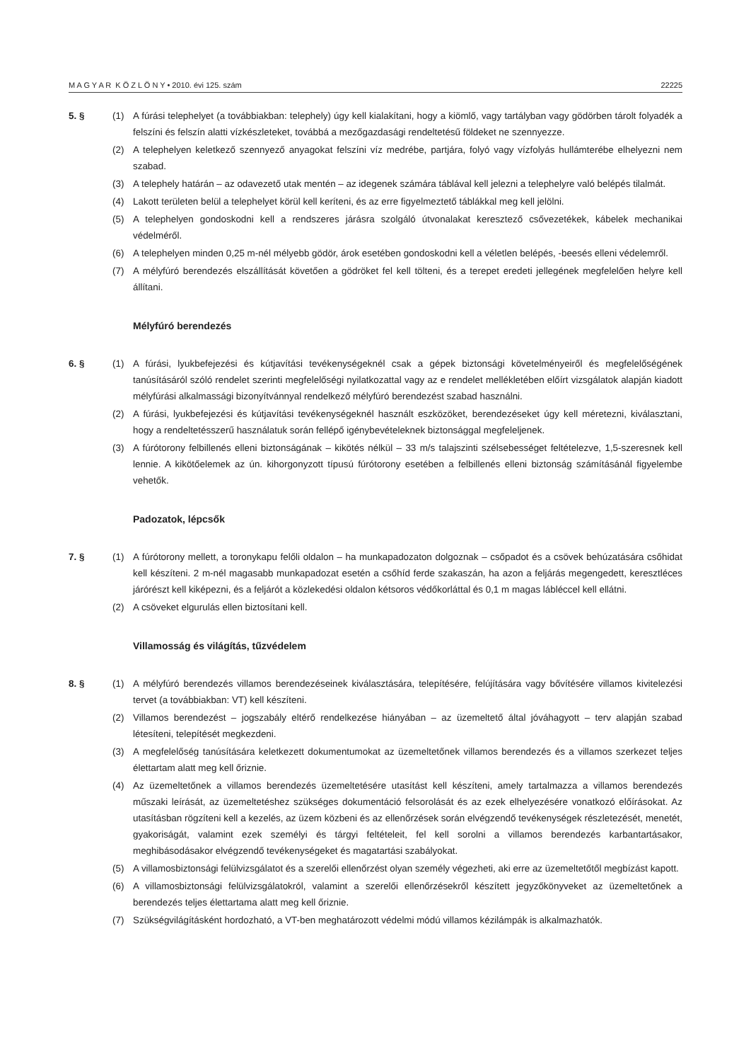M A G Y A R K Ö Z L Ö N Y • 2010. évi 125. szám 22225
5. § (1) A fúrási telephelyet (a továbbiakban: telephely) úgy kell kialakítani, hogy a kiömlő, vagy tartályban vagy gödörben tárolt folyadék a felszíni és felszín alatti vízkészleteket, továbbá a mezőgazdasági rendeltetésű földeket ne szennyezze.
(2) A telephelyen keletkező szennyező anyagokat felszíni víz medrébe, partjára, folyó vagy vízfolyás hullámterébe elhelyezni nem szabad.
(3) A telephely határán – az odavezető utak mentén – az idegenek számára táblával kell jelezni a telephelyre való belépés tilalmát.
(4) Lakott területen belül a telephelyet körül kell keríteni, és az erre figyelmeztető táblákkal meg kell jelölni.
(5) A telephelyen gondoskodni kell a rendszeres járásra szolgáló útvonalakat keresztező csővezetékek, kábelek mechanikai védelméről.
(6) A telephelyen minden 0,25 m-nél mélyebb gödör, árok esetében gondoskodni kell a véletlen belépés, -beesés elleni védelemről.
(7) A mélyfúró berendezés elszállítását követően a gödröket fel kell tölteni, és a terepet eredeti jellegének megfelelően helyre kell állítani.
Mélyfúró berendezés
6. § (1) A fúrási, lyukbefejezési és kútjavítási tevékenységeknél csak a gépek biztonsági követelményeiről és megfelelőségének tanúsításáról szóló rendelet szerinti megfelelőségi nyilatkozattal vagy az e rendelet mellékletében előírt vizsgálatok alapján kiadott mélyfúrási alkalmassági bizonyítvánnyal rendelkező mélyfúró berendezést szabad használni.
(2) A fúrási, lyukbefejezési és kútjavítási tevékenységeknél használt eszközöket, berendezéseket úgy kell méretezni, kiválasztani, hogy a rendeltetésszerű használatuk során fellépő igénybevételeknek biztonsággal megfeleljenek.
(3) A fúrótorony felbillenés elleni biztonságának – kikötés nélkül – 33 m/s talajszinti szélsebességet feltételezve, 1,5-szeresnek kell lennie. A kikötőelemek az ún. kihorgonyzott típusú fúrótorony esetében a felbillenés elleni biztonság számításánál figyelembe vehetők.
Padozatok, lépcsők
7. § (1) A fúrótorony mellett, a toronykapu felőli oldalon – ha munkapadozaton dolgoznak – csőpadot és a csövek behúzatására csőhidat kell készíteni. 2 m-nél magasabb munkapadozat esetén a csőhíd ferde szakaszán, ha azon a feljárás megengedett, keresztléces járórészt kell kiképezni, és a feljárót a közlekedési oldalon kétsoros védőkorláttal és 0,1 m magas lábléccel kell ellátni.
(2) A csöveket elgurulás ellen biztosítani kell.
Villamosság és világítás, tűzvédelem
8. § (1) A mélyfúró berendezés villamos berendezéseinek kiválasztására, telepítésére, felújítására vagy bővítésére villamos kivitelezési tervet (a továbbiakban: VT) kell készíteni.
(2) Villamos berendezést – jogszabály eltérő rendelkezése hiányában – az üzemeltető által jóváhagyott – terv alapján szabad létesíteni, telepítését megkezdeni.
(3) A megfelelőség tanúsítására keletkezett dokumentumokat az üzemeltetőnek villamos berendezés és a villamos szerkezet teljes élettartam alatt meg kell őriznie.
(4) Az üzemeltetőnek a villamos berendezés üzemeltetésére utasítást kell készíteni, amely tartalmazza a villamos berendezés műszaki leírását, az üzemeltetéshez szükséges dokumentáció felsorolását és az ezek elhelyezésére vonatkozó előírásokat. Az utasításban rögzíteni kell a kezelés, az üzem közbeni és az ellenőrzések során elvégzendő tevékenységek részletezését, menetét, gyakoriságát, valamint ezek személyi és tárgyi feltételeit, fel kell sorolni a villamos berendezés karbantartásakor, meghibásodásakor elvégzendő tevékenységeket és magatartási szabályokat.
(5) A villamosbiztonsági felülvizsgálatot és a szerelői ellenőrzést olyan személy végezheti, aki erre az üzemeltetőtől megbízást kapott.
(6) A villamosbiztonsági felülvizsgálatokról, valamint a szerelői ellenőrzésekről készített jegyzőkönyveket az üzemeltetőnek a berendezés teljes élettartama alatt meg kell őriznie.
(7) Szükségvilágításként hordozható, a VT-ben meghatározott védelmi módú villamos kézilámpák is alkalmazhatók.